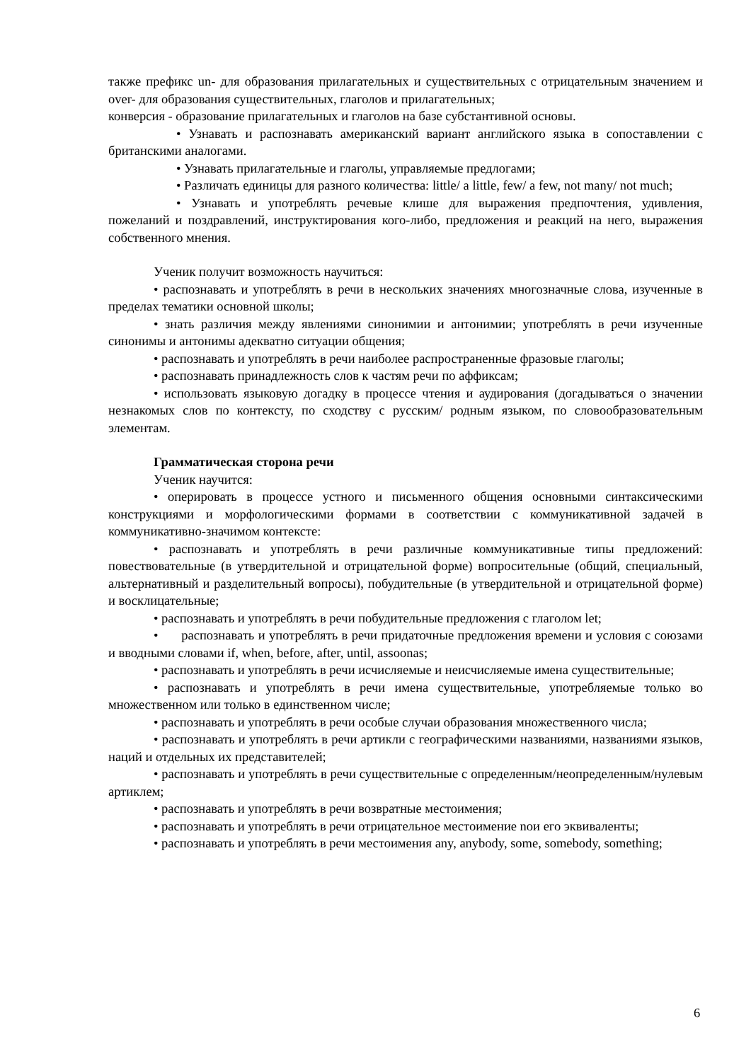также префикс un- для образования прилагательных и существительных с отрицательным значением и over- для образования существительных, глаголов и прилагательных;
конверсия - образование прилагательных и глаголов на базе субстантивной основы.
• Узнавать и распознавать американский вариант английского языка в сопоставлении с британскими аналогами.
• Узнавать прилагательные и глаголы, управляемые предлогами;
• Различать единицы для разного количества: little/ a little, few/ a few, not many/ not much;
• Узнавать и употреблять речевые клише для выражения предпочтения, удивления, пожеланий и поздравлений, инструктирования кого-либо, предложения и реакций на него, выражения собственного мнения.
Ученик получит возможность научиться:
• распознавать и употреблять в речи в нескольких значениях многозначные слова, изученные в пределах тематики основной школы;
• знать различия между явлениями синонимии и антонимии; употреблять в речи изученные синонимы и антонимы адекватно ситуации общения;
• распознавать и употреблять в речи наиболее распространенные фразовые глаголы;
• распознавать принадлежность слов к частям речи по аффиксам;
• использовать языковую догадку в процессе чтения и аудирования (догадываться о значении незнакомых слов по контексту, по сходству с русским/ родным языком, по словообразовательным элементам.
Грамматическая сторона речи
Ученик научится:
• оперировать в процессе устного и письменного общения основными синтаксическими конструкциями и морфологическими формами в соответствии с коммуникативной задачей в коммуникативно-значимом контексте:
• распознавать и употреблять в речи различные коммуникативные типы предложений: повествовательные (в утвердительной и отрицательной форме) вопросительные (общий, специальный, альтернативный и разделительный вопросы), побудительные (в утвердительной и отрицательной форме) и восклицательные;
• распознавать и употреблять в речи побудительные предложения с глаголом let;
• распознавать и употреблять в речи придаточные предложения времени и условия с союзами и вводными словами if, when, before, after, until, assoonas;
• распознавать и употреблять в речи исчисляемые и неисчисляемые имена существительные;
• распознавать и употреблять в речи имена существительные, употребляемые только во множественном или только в единственном числе;
• распознавать и употреблять в речи особые случаи образования множественного числа;
• распознавать и употреблять в речи артикли с географическими названиями, названиями языков, наций и отдельных их представителей;
• распознавать и употреблять в речи существительные с определенным/неопределенным/нулевым артиклем;
• распознавать и употреблять в речи возвратные местоимения;
• распознавать и употреблять в речи отрицательное местоимение noи его эквиваленты;
• распознавать и употреблять в речи местоимения any, anybody, some, somebody, something;
6